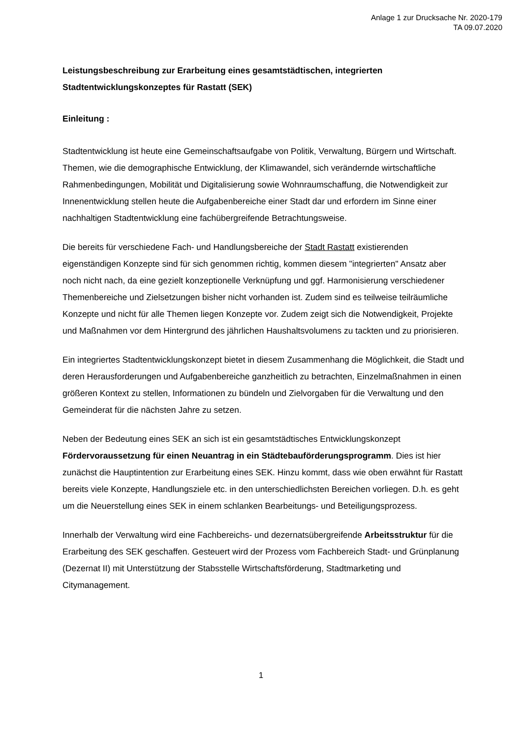Anlage 1 zur Drucksache Nr. 2020-179
TA 09.07.2020
Leistungsbeschreibung zur Erarbeitung eines gesamtstädtischen, integrierten Stadtentwicklungskonzeptes für Rastatt (SEK)
Einleitung :
Stadtentwicklung ist heute eine Gemeinschaftsaufgabe von Politik, Verwaltung, Bürgern und Wirtschaft. Themen, wie die demographische Entwicklung, der Klimawandel, sich verändernde wirtschaftliche Rahmenbedingungen, Mobilität und Digitalisierung sowie Wohnraumschaffung, die Notwendigkeit zur Innenentwicklung stellen heute die Aufgabenbereiche einer Stadt dar und erfordern im Sinne einer nachhaltigen Stadtentwicklung eine fachübergreifende Betrachtungsweise.
Die bereits für verschiedene Fach- und Handlungsbereiche der Stadt Rastatt existierenden eigenständigen Konzepte sind für sich genommen richtig, kommen diesem "integrierten" Ansatz aber noch nicht nach, da eine gezielt konzeptionelle Verknüpfung und ggf. Harmonisierung verschiedener Themenbereiche und Zielsetzungen bisher nicht vorhanden ist. Zudem sind es teilweise teilräumliche Konzepte und nicht für alle Themen liegen Konzepte vor. Zudem zeigt sich die Notwendigkeit, Projekte und Maßnahmen vor dem Hintergrund des jährlichen Haushaltsvolumens zu tackten und zu priorisieren.
Ein integriertes Stadtentwicklungskonzept bietet in diesem Zusammenhang die Möglichkeit, die Stadt und deren Herausforderungen und Aufgabenbereiche ganzheitlich zu betrachten, Einzelmaßnahmen in einen größeren Kontext zu stellen, Informationen zu bündeln und Zielvorgaben für die Verwaltung und den Gemeinderat für die nächsten Jahre zu setzen.
Neben der Bedeutung eines SEK an sich ist ein gesamtstädtisches Entwicklungskonzept Fördervoraussetzung für einen Neuantrag in ein Städtebauförderungsprogramm. Dies ist hier zunächst die Hauptintention zur Erarbeitung eines SEK. Hinzu kommt, dass wie oben erwähnt für Rastatt bereits viele Konzepte, Handlungsziele etc. in den unterschiedlichsten Bereichen vorliegen. D.h. es geht um die Neuerstellung eines SEK in einem schlanken Bearbeitungs- und Beteiligungsprozess.
Innerhalb der Verwaltung wird eine Fachbereichs- und dezernatsübergreifende Arbeitsstruktur für die Erarbeitung des SEK geschaffen. Gesteuert wird der Prozess vom Fachbereich Stadt- und Grünplanung (Dezernat II) mit Unterstützung der Stabsstelle Wirtschaftsförderung, Stadtmarketing und Citymanagement.
1